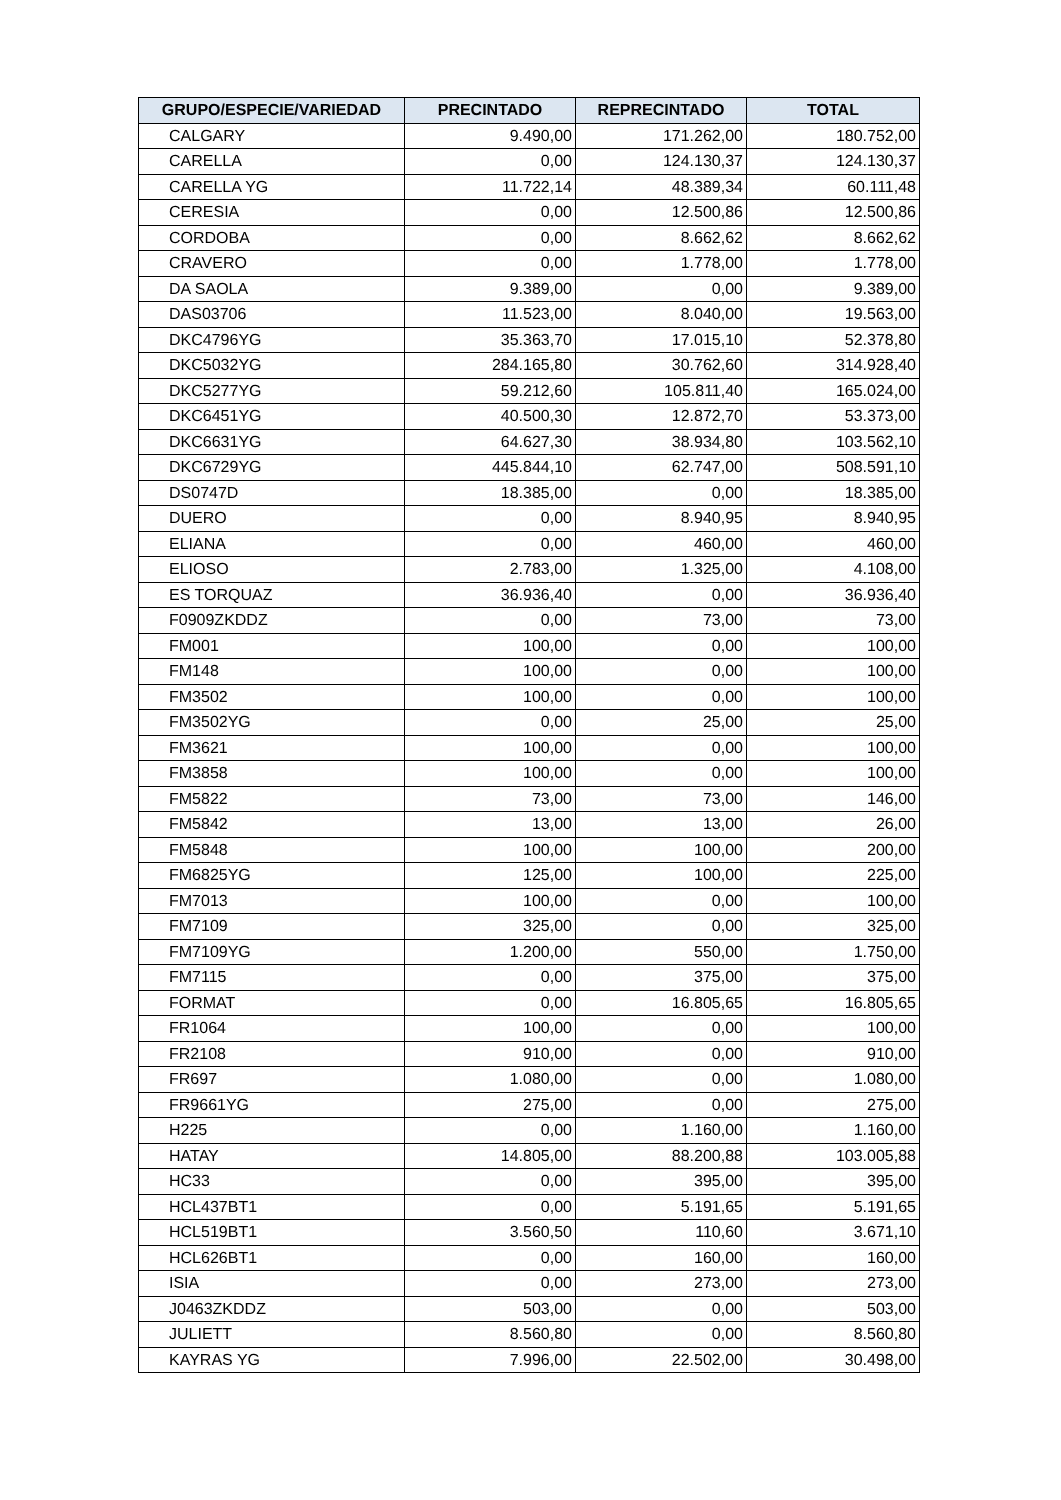| GRUPO/ESPECIE/VARIEDAD | PRECINTADO | REPRECINTADO | TOTAL |
| --- | --- | --- | --- |
| CALGARY | 9.490,00 | 171.262,00 | 180.752,00 |
| CARELLA | 0,00 | 124.130,37 | 124.130,37 |
| CARELLA YG | 11.722,14 | 48.389,34 | 60.111,48 |
| CERESIA | 0,00 | 12.500,86 | 12.500,86 |
| CORDOBA | 0,00 | 8.662,62 | 8.662,62 |
| CRAVERO | 0,00 | 1.778,00 | 1.778,00 |
| DA SAOLA | 9.389,00 | 0,00 | 9.389,00 |
| DAS03706 | 11.523,00 | 8.040,00 | 19.563,00 |
| DKC4796YG | 35.363,70 | 17.015,10 | 52.378,80 |
| DKC5032YG | 284.165,80 | 30.762,60 | 314.928,40 |
| DKC5277YG | 59.212,60 | 105.811,40 | 165.024,00 |
| DKC6451YG | 40.500,30 | 12.872,70 | 53.373,00 |
| DKC6631YG | 64.627,30 | 38.934,80 | 103.562,10 |
| DKC6729YG | 445.844,10 | 62.747,00 | 508.591,10 |
| DS0747D | 18.385,00 | 0,00 | 18.385,00 |
| DUERO | 0,00 | 8.940,95 | 8.940,95 |
| ELIANA | 0,00 | 460,00 | 460,00 |
| ELIOSO | 2.783,00 | 1.325,00 | 4.108,00 |
| ES TORQUAZ | 36.936,40 | 0,00 | 36.936,40 |
| F0909ZKDDZ | 0,00 | 73,00 | 73,00 |
| FM001 | 100,00 | 0,00 | 100,00 |
| FM148 | 100,00 | 0,00 | 100,00 |
| FM3502 | 100,00 | 0,00 | 100,00 |
| FM3502YG | 0,00 | 25,00 | 25,00 |
| FM3621 | 100,00 | 0,00 | 100,00 |
| FM3858 | 100,00 | 0,00 | 100,00 |
| FM5822 | 73,00 | 73,00 | 146,00 |
| FM5842 | 13,00 | 13,00 | 26,00 |
| FM5848 | 100,00 | 100,00 | 200,00 |
| FM6825YG | 125,00 | 100,00 | 225,00 |
| FM7013 | 100,00 | 0,00 | 100,00 |
| FM7109 | 325,00 | 0,00 | 325,00 |
| FM7109YG | 1.200,00 | 550,00 | 1.750,00 |
| FM7115 | 0,00 | 375,00 | 375,00 |
| FORMAT | 0,00 | 16.805,65 | 16.805,65 |
| FR1064 | 100,00 | 0,00 | 100,00 |
| FR2108 | 910,00 | 0,00 | 910,00 |
| FR697 | 1.080,00 | 0,00 | 1.080,00 |
| FR9661YG | 275,00 | 0,00 | 275,00 |
| H225 | 0,00 | 1.160,00 | 1.160,00 |
| HATAY | 14.805,00 | 88.200,88 | 103.005,88 |
| HC33 | 0,00 | 395,00 | 395,00 |
| HCL437BT1 | 0,00 | 5.191,65 | 5.191,65 |
| HCL519BT1 | 3.560,50 | 110,60 | 3.671,10 |
| HCL626BT1 | 0,00 | 160,00 | 160,00 |
| ISIA | 0,00 | 273,00 | 273,00 |
| J0463ZKDDZ | 503,00 | 0,00 | 503,00 |
| JULIETT | 8.560,80 | 0,00 | 8.560,80 |
| KAYRAS YG | 7.996,00 | 22.502,00 | 30.498,00 |